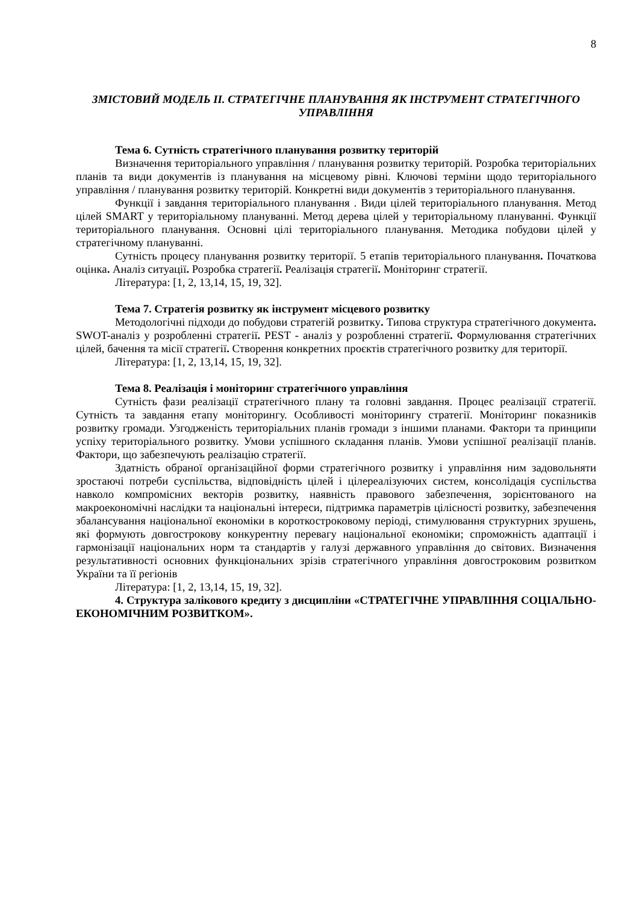8
ЗМІСТОВИЙ МОДЕЛЬ ІІ. СТРАТЕГІЧНЕ ПЛАНУВАННЯ ЯК ІНСТРУМЕНТ СТРАТЕГІЧНОГО УПРАВЛІННЯ
Тема 6. Сутність стратегічного планування розвитку територій
Визначення територіального управління / планування розвитку територій. Розробка територіальних планів та види документів із планування на місцевому рівні. Ключові терміни щодо територіального управління / планування розвитку територій. Конкретні види документів з територіального планування.
Функції і завдання територіального планування . Види цілей територіального планування. Метод цілей SMART у територіальному плануванні. Метод дерева цілей у територіальному плануванні. Функції територіального планування. Основні цілі територіального планування. Методика побудови цілей у стратегічному плануванні.
Сутність процесу планування розвитку території. 5 етапів територіального планування. Початкова оцінка. Аналіз ситуації. Розробка стратегії. Реалізація стратегії. Моніторинг стратегії.
Література: [1, 2, 13,14, 15, 19, 32].
Тема 7. Стратегія розвитку як інструмент місцевого розвитку
Методологічні підходи до побудови стратегій розвитку. Типова структура стратегічного документа. SWOT-аналіз у розробленні стратегії. PEST - аналіз у розробленні стратегії. Формулювання стратегічних цілей, бачення та місії стратегії. Створення конкретних проєктів стратегічного розвитку для території.
Література: [1, 2, 13,14, 15, 19, 32].
Тема 8. Реалізація і моніторинг стратегічного управління
Сутність фази реалізації стратегічного плану та головні завдання. Процес реалізації стратегії. Сутність та завдання етапу моніторингу. Особливості моніторингу стратегії. Моніторинг показників розвитку громади. Узгодженість територіальних планів громади з іншими планами. Фактори та принципи успіху територіального розвитку. Умови успішного складання планів. Умови успішної реалізації планів. Фактори, що забезпечують реалізацію стратегії.
Здатність обраної організаційної форми стратегічного розвитку і управління ним задовольняти зростаючі потреби суспільства, відповідність цілей і цілереалізуючих систем, консолідація суспільства навколо компромісних векторів розвитку, наявність правового забезпечення, зорієнтованого на макроекономічні наслідки та національні інтереси, підтримка параметрів цілісності розвитку, забезпечення збалансування національної економіки в короткостроковому періоді, стимулювання структурних зрушень, які формують довгострокову конкурентну перевагу національної економіки; спроможність адаптації і гармонізації національних норм та стандартів у галузі державного управління до світових. Визначення результативності основних функціональних зрізів стратегічного управління довгостроковим розвитком України та її регіонів
Література: [1, 2, 13,14, 15, 19, 32].
4. Структура залікового кредиту з дисципліни «СТРАТЕГІЧНЕ УПРАВЛІННЯ СОЦІАЛЬНО-ЕКОНОМІЧНИМ РОЗВИТКОМ».